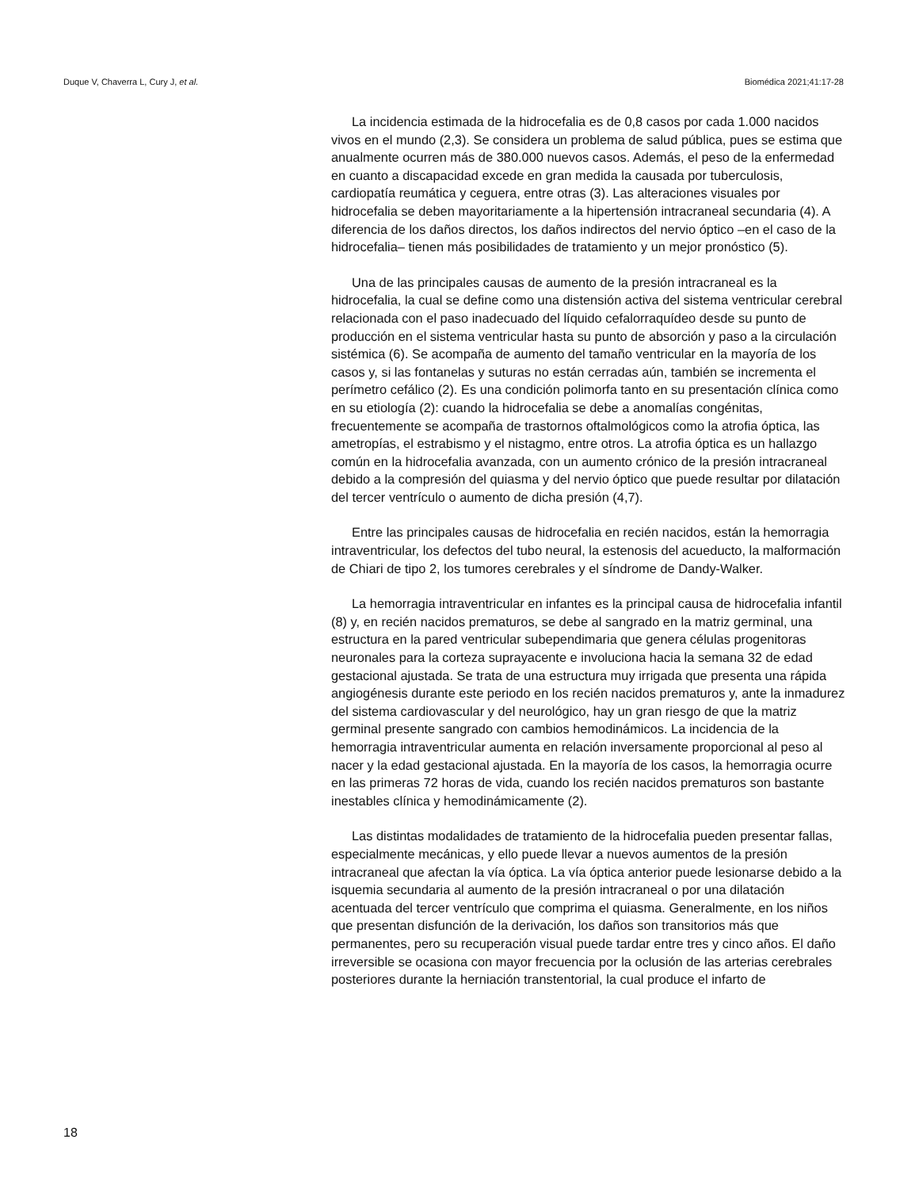Duque V, Chaverra L, Cury J, et al. Biomédica 2021;41:17-28
La incidencia estimada de la hidrocefalia es de 0,8 casos por cada 1.000 nacidos vivos en el mundo (2,3). Se considera un problema de salud pública, pues se estima que anualmente ocurren más de 380.000 nuevos casos. Además, el peso de la enfermedad en cuanto a discapacidad excede en gran medida la causada por tuberculosis, cardiopatía reumática y ceguera, entre otras (3). Las alteraciones visuales por hidrocefalia se deben mayoritariamente a la hipertensión intracraneal secundaria (4). A diferencia de los daños directos, los daños indirectos del nervio óptico –en el caso de la hidrocefalia– tienen más posibilidades de tratamiento y un mejor pronóstico (5).
Una de las principales causas de aumento de la presión intracraneal es la hidrocefalia, la cual se define como una distensión activa del sistema ventricular cerebral relacionada con el paso inadecuado del líquido cefalorraquídeo desde su punto de producción en el sistema ventricular hasta su punto de absorción y paso a la circulación sistémica (6). Se acompaña de aumento del tamaño ventricular en la mayoría de los casos y, si las fontanelas y suturas no están cerradas aún, también se incrementa el perímetro cefálico (2). Es una condición polimorfa tanto en su presentación clínica como en su etiología (2): cuando la hidrocefalia se debe a anomalías congénitas, frecuentemente se acompaña de trastornos oftalmológicos como la atrofia óptica, las ametropías, el estrabismo y el nistagmo, entre otros. La atrofia óptica es un hallazgo común en la hidrocefalia avanzada, con un aumento crónico de la presión intracraneal debido a la compresión del quiasma y del nervio óptico que puede resultar por dilatación del tercer ventrículo o aumento de dicha presión (4,7).
Entre las principales causas de hidrocefalia en recién nacidos, están la hemorragia intraventricular, los defectos del tubo neural, la estenosis del acueducto, la malformación de Chiari de tipo 2, los tumores cerebrales y el síndrome de Dandy-Walker.
La hemorragia intraventricular en infantes es la principal causa de hidrocefalia infantil (8) y, en recién nacidos prematuros, se debe al sangrado en la matriz germinal, una estructura en la pared ventricular subependimaria que genera células progenitoras neuronales para la corteza suprayacente e involuciona hacia la semana 32 de edad gestacional ajustada. Se trata de una estructura muy irrigada que presenta una rápida angiogénesis durante este periodo en los recién nacidos prematuros y, ante la inmadurez del sistema cardiovascular y del neurológico, hay un gran riesgo de que la matriz germinal presente sangrado con cambios hemodinámicos. La incidencia de la hemorragia intraventricular aumenta en relación inversamente proporcional al peso al nacer y la edad gestacional ajustada. En la mayoría de los casos, la hemorragia ocurre en las primeras 72 horas de vida, cuando los recién nacidos prematuros son bastante inestables clínica y hemodinámicamente (2).
Las distintas modalidades de tratamiento de la hidrocefalia pueden presentar fallas, especialmente mecánicas, y ello puede llevar a nuevos aumentos de la presión intracraneal que afectan la vía óptica. La vía óptica anterior puede lesionarse debido a la isquemia secundaria al aumento de la presión intracraneal o por una dilatación acentuada del tercer ventrículo que comprima el quiasma. Generalmente, en los niños que presentan disfunción de la derivación, los daños son transitorios más que permanentes, pero su recuperación visual puede tardar entre tres y cinco años. El daño irreversible se ocasiona con mayor frecuencia por la oclusión de las arterias cerebrales posteriores durante la herniación transtentorial, la cual produce el infarto de
18